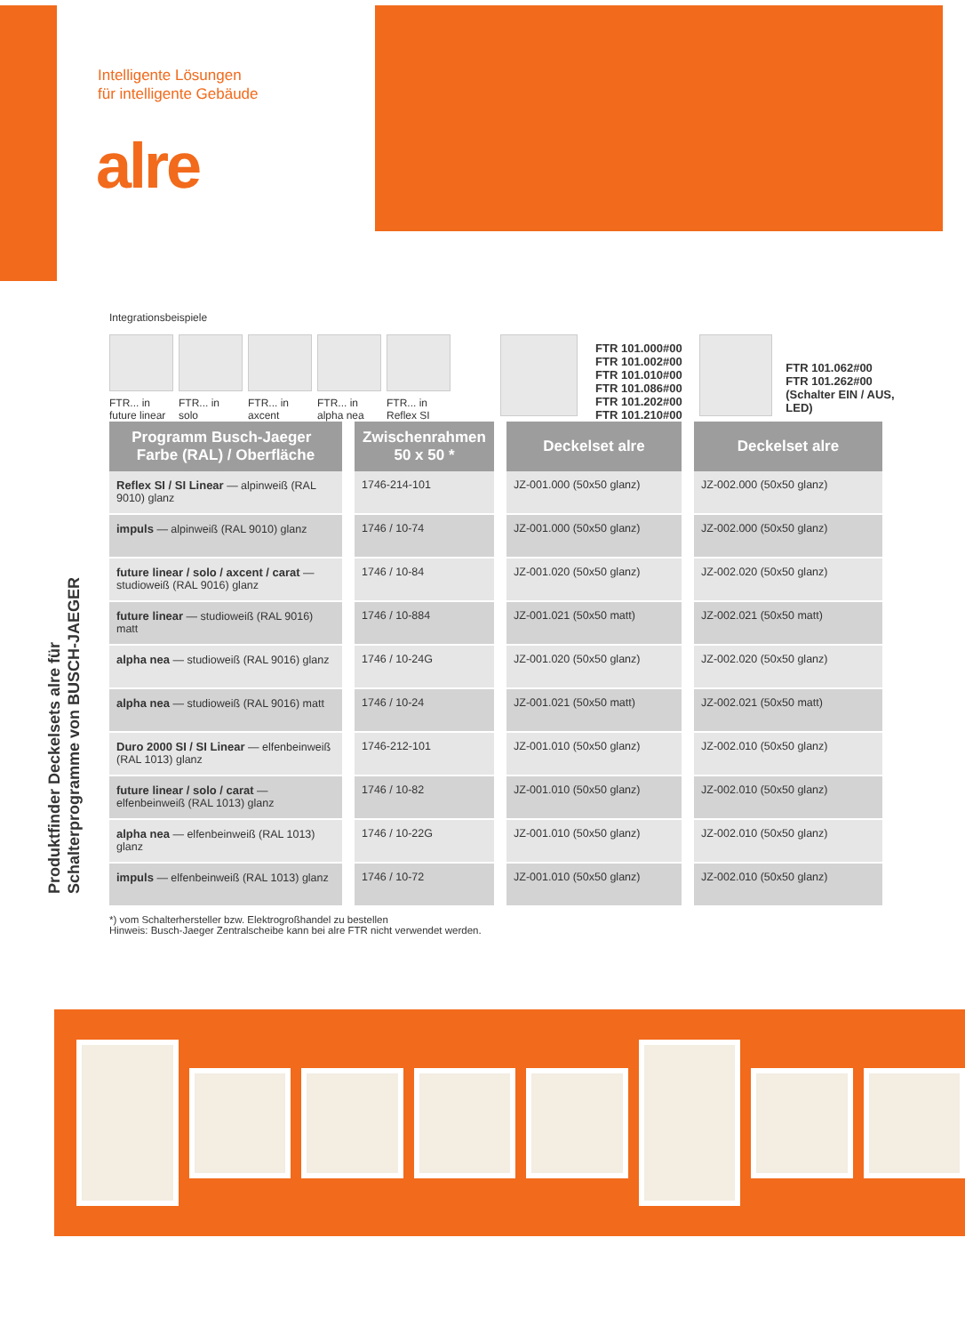Intelligente Lösungen
für intelligente Gebäude
alre
Produktfinder Deckelsets alre für
Schalterprogramme von BUSCH-JAEGER
Integrationsbeispiele
FTR... in future linear
FTR... in solo
FTR... in axcent
FTR... in alpha nea
FTR... in Reflex SI
FTR 101.000#00
FTR 101.002#00
FTR 101.010#00
FTR 101.086#00
FTR 101.202#00
FTR 101.210#00
FTR 101.062#00
FTR 101.262#00
(Schalter EIN / AUS, LED)
| Programm Busch-Jaeger Farbe (RAL) / Oberfläche | Zwischenrahmen 50 x 50 * | Deckelset alre | Deckelset alre |
| --- | --- | --- | --- |
| Reflex SI / SI Linear — alpinweiß (RAL 9010) glanz | 1746-214-101 | JZ-001.000 (50x50 glanz) | JZ-002.000 (50x50 glanz) |
| impuls — alpinweiß (RAL 9010) glanz | 1746 / 10-74 | JZ-001.000 (50x50 glanz) | JZ-002.000 (50x50 glanz) |
| future linear / solo / axcent / carat — studioweiß (RAL 9016) glanz | 1746 / 10-84 | JZ-001.020 (50x50 glanz) | JZ-002.020 (50x50 glanz) |
| future linear — studioweiß (RAL 9016) matt | 1746 / 10-884 | JZ-001.021 (50x50 matt) | JZ-002.021 (50x50 matt) |
| alpha nea — studioweiß (RAL 9016) glanz | 1746 / 10-24G | JZ-001.020 (50x50 glanz) | JZ-002.020 (50x50 glanz) |
| alpha nea — studioweiß (RAL 9016) matt | 1746 / 10-24 | JZ-001.021 (50x50 matt) | JZ-002.021 (50x50 matt) |
| Duro 2000 SI / SI Linear — elfenbeinweiß (RAL 1013) glanz | 1746-212-101 | JZ-001.010 (50x50 glanz) | JZ-002.010 (50x50 glanz) |
| future linear / solo / carat — elfenbeinweiß (RAL 1013) glanz | 1746 / 10-82 | JZ-001.010 (50x50 glanz) | JZ-002.010 (50x50 glanz) |
| alpha nea — elfenbeinweiß (RAL 1013) glanz | 1746 / 10-22G | JZ-001.010 (50x50 glanz) | JZ-002.010 (50x50 glanz) |
| impuls — elfenbeinweiß (RAL 1013) glanz | 1746 / 10-72 | JZ-001.010 (50x50 glanz) | JZ-002.010 (50x50 glanz) |
*) vom Schalterhersteller bzw. Elektrogroßhandel zu bestellen
Hinweis: Busch-Jaeger Zentralscheibe kann bei alre FTR nicht verwendet werden.